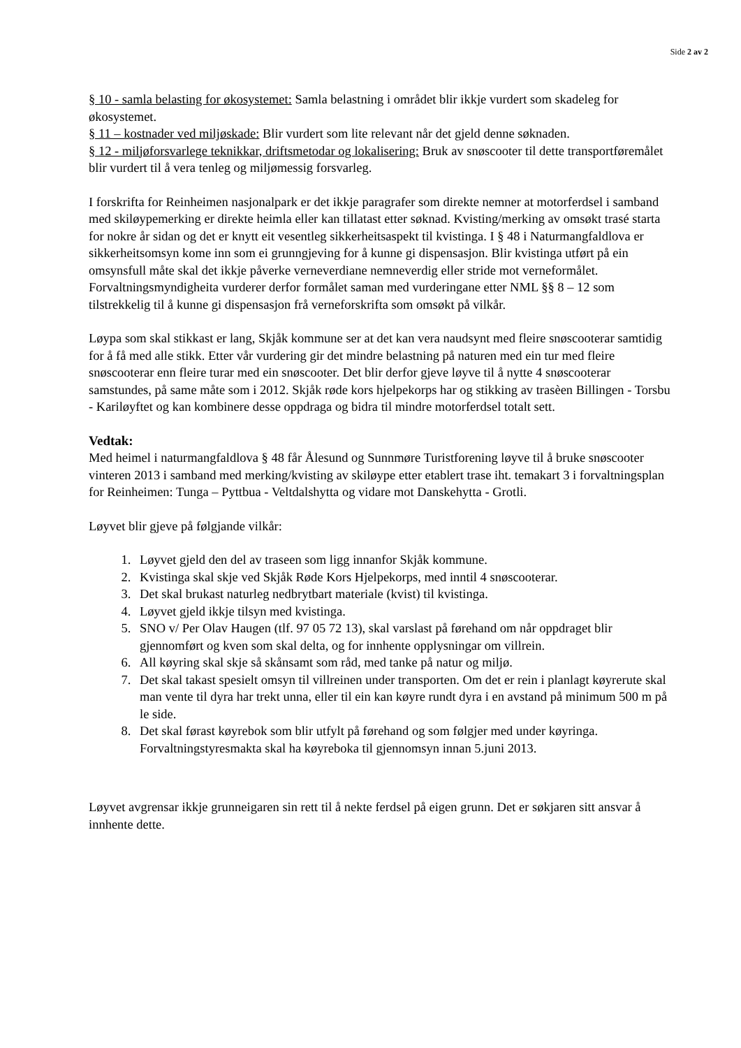Side 2 av 2
§ 10 - samla belasting for økosystemet: Samla belastning i området blir ikkje vurdert som skadeleg for økosystemet.
§ 11 – kostnader ved miljøskade: Blir vurdert som lite relevant når det gjeld denne søknaden.
§ 12 - miljøforsvarlege teknikkar, driftsmetodar og lokalisering: Bruk av snøscooter til dette transportføremålet blir vurdert til å vera tenleg og miljømessig forsvarleg.
I forskrifta for Reinheimen nasjonalpark er det ikkje paragrafer som direkte nemner at motorferdsel i samband med skiløypemerking er direkte heimla eller kan tillatast etter søknad. Kvisting/merking av omsøkt trasé starta for nokre år sidan og det er knytt eit vesentleg sikkerheitsaspekt til kvistinga. I § 48 i Naturmangfaldlova er sikkerheitsomsyn kome inn som ei grunngjeving for å kunne gi dispensasjon. Blir kvistinga utført på ein omsynsfull måte skal det ikkje påverke verneverdiane nemneverdig eller stride mot verneformålet. Forvaltningsmyndigheita vurderer derfor formålet saman med vurderingane etter NML §§ 8 – 12 som tilstrekkelig til å kunne gi dispensasjon frå verneforskrifta som omsøkt på vilkår.
Løypa som skal stikkast er lang, Skjåk kommune ser at det kan vera naudsynt med fleire snøscooterar samtidig for å få med alle stikk. Etter vår vurdering gir det mindre belastning på naturen med ein tur med fleire snøscooterar enn fleire turar med ein snøscooter. Det blir derfor gjeve løyve til å nytte 4 snøscooterar samstundes, på same måte som i 2012. Skjåk røde kors hjelpekorps har og stikking av trasèen Billingen - Torsbu - Kariløyftet og kan kombinere desse oppdraga og bidra til mindre motorferdsel totalt sett.
Vedtak:
Med heimel i naturmangfaldlova § 48 får Ålesund og Sunnmøre Turistforening løyve til å bruke snøscooter vinteren 2013 i samband med merking/kvisting av skiløype etter etablert trase iht. temakart 3 i forvaltningsplan for Reinheimen: Tunga – Pyttbua - Veltdalshytta og vidare mot Danskehytta - Grotli.
Løyvet blir gjeve på følgjande vilkår:
1. Løyvet gjeld den del av traseen som ligg innanfor Skjåk kommune.
2. Kvistinga skal skje ved Skjåk Røde Kors Hjelpekorps, med inntil 4 snøscooterar.
3. Det skal brukast naturleg nedbrytbart materiale (kvist) til kvistinga.
4. Løyvet gjeld ikkje tilsyn med kvistinga.
5. SNO v/ Per Olav Haugen (tlf. 97 05 72 13), skal varslast på førehand om når oppdraget blir gjennomført og kven som skal delta, og for innhente opplysningar om villrein.
6. All køyring skal skje så skånsamt som råd, med tanke på natur og miljø.
7. Det skal takast spesielt omsyn til villreinen under transporten. Om det er rein i planlagt køyrerute skal man vente til dyra har trekt unna, eller til ein kan køyre rundt dyra i en avstand på minimum 500 m på le side.
8. Det skal førast køyrebok som blir utfylt på førehand og som følgjer med under køyringa. Forvaltningstyresmakta skal ha køyreboka til gjennomsyn innan 5.juni 2013.
Løyvet avgrensar ikkje grunneigaren sin rett til å nekte ferdsel på eigen grunn. Det er søkjaren sitt ansvar å innhente dette.